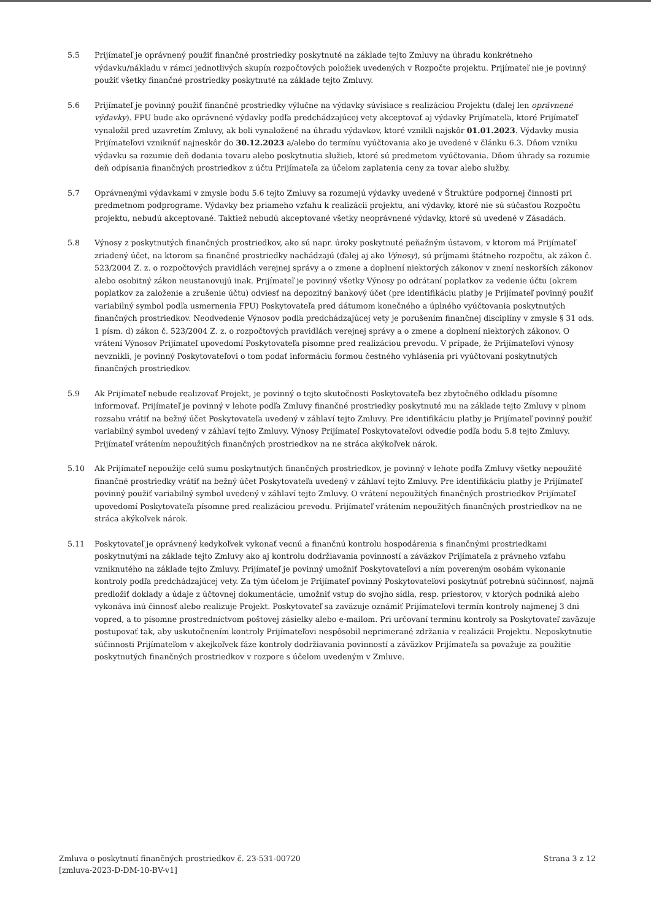5.5 Prijímateľ je oprávnený použiť finančné prostriedky poskytnuté na základe tejto Zmluvy na úhradu konkrétneho výdavku/nákladu v rámci jednotlivých skupín rozpočtových položiek uvedených v Rozpočte projektu. Prijímateľ nie je povinný použiť všetky finančné prostriedky poskytnuté na základe tejto Zmluvy.
5.6 Prijímateľ je povinný použiť finančné prostriedky výlučne na výdavky súvisiace s realizáciou Projektu (ďalej len oprávnené výdavky). FPU bude ako oprávnené výdavky podľa predchádzajúcej vety akceptovať aj výdavky Prijímateľa, ktoré Prijímateľ vynaložil pred uzavretím Zmluvy, ak boli vynaložené na úhradu výdavkov, ktoré vznikli najskôr 01.01.2023. Výdavky musia Prijímateľovi vzniknúť najneskôr do 30.12.2023 a/alebo do termínu vyúčtovania ako je uvedené v článku 6.3. Dňom vzniku výdavku sa rozumie deň dodania tovaru alebo poskytnutia služieb, ktoré sú predmetom vyúčtovania. Dňom úhrady sa rozumie deň odpísania finančných prostriedkov z účtu Prijímateľa za účelom zaplatenia ceny za tovar alebo služby.
5.7 Oprávnenými výdavkami v zmysle bodu 5.6 tejto Zmluvy sa rozumejú výdavky uvedené v Štruktúre podpornej činnosti pri predmetnom podprograme. Výdavky bez priameho vzťahu k realizácii projektu, ani výdavky, ktoré nie sú súčasťou Rozpočtu projektu, nebudú akceptované. Taktiež nebudú akceptované všetky neoprávnené výdavky, ktoré sú uvedené v Zásadách.
5.8 Výnosy z poskytnutých finančných prostriedkov, ako sú napr. úroky poskytnuté peňažným ústavom, v ktorom má Prijímateľ zriadený účet, na ktorom sa finančné prostriedky nachádzajú (ďalej aj ako Výnosy), sú príjmami štátneho rozpočtu, ak zákon č. 523/2004 Z. z. o rozpočtových pravidlách verejnej správy a o zmene a doplnení niektorých zákonov v znení neskorších zákonov alebo osobitný zákon neustanovujú inak. Prijímateľ je povinný všetky Výnosy po odrátaní poplatkov za vedenie účtu (okrem poplatkov za založenie a zrušenie účtu) odviesť na depozitný bankový účet (pre identifikáciu platby je Prijímateľ povinný použiť variabilný symbol podľa usmernenia FPU) Poskytovateľa pred dátumom konečného a úplného vyúčtovania poskytnutých finančných prostriedkov. Neodvedenie Výnosov podľa predchádzajúcej vety je porušením finančnej disciplíny v zmysle § 31 ods. 1 písm. d) zákon č. 523/2004 Z. z. o rozpočtových pravidlách verejnej správy a o zmene a doplnení niektorých zákonov. O vrátení Výnosov Prijímateľ upovedomí Poskytovateľa písomne pred realizáciou prevodu. V prípade, že Prijímateľovi výnosy nevznikli, je povinný Poskytovateľovi o tom podať informáciu formou čestného vyhlásenia pri vyúčtovaní poskytnutých finančných prostriedkov.
5.9 Ak Prijímateľ nebude realizovať Projekt, je povinný o tejto skutočnosti Poskytovateľa bez zbytočného odkladu písomne informovať. Prijímateľ je povinný v lehote podľa Zmluvy finančné prostriedky poskytnuté mu na základe tejto Zmluvy v plnom rozsahu vrátiť na bežný účet Poskytovateľa uvedený v záhlaví tejto Zmluvy. Pre identifikáciu platby je Prijímateľ povinný použiť variabilný symbol uvedený v záhlaví tejto Zmluvy. Výnosy Prijímateľ Poskytovateľovi odvedie podľa bodu 5.8 tejto Zmluvy. Prijímateľ vrátením nepoužitých finančných prostriedkov na ne stráca akýkoľvek nárok.
5.10 Ak Prijímateľ nepoužije celú sumu poskytnutých finančných prostriedkov, je povinný v lehote podľa Zmluvy všetky nepoužité finančné prostriedky vrátiť na bežný účet Poskytovateľa uvedený v záhlaví tejto Zmluvy. Pre identifikáciu platby je Prijímateľ povinný použiť variabilný symbol uvedený v záhlaví tejto Zmluvy. O vrátení nepoužitých finančných prostriedkov Prijímateľ upovedomí Poskytovateľa písomne pred realizáciou prevodu. Prijímateľ vrátením nepoužitých finančných prostriedkov na ne stráca akýkoľvek nárok.
5.11 Poskytovateľ je oprávnený kedykoľvek vykonať vecnú a finančnú kontrolu hospodárenia s finančnými prostriedkami poskytnutými na základe tejto Zmluvy ako aj kontrolu dodržiavania povinností a záväzkov Prijímateľa z právneho vzťahu vzniknutého na základe tejto Zmluvy. Prijímateľ je povinný umožniť Poskytovateľovi a ním povereným osobám vykonanie kontroly podľa predchádzajúcej vety. Za tým účelom je Prijímateľ povinný Poskytovateľovi poskytnúť potrebnú súčinnosť, najmä predložiť doklady a údaje z účtovnej dokumentácie, umožniť vstup do svojho sídla, resp. priestorov, v ktorých podniká alebo vykonáva inú činnosť alebo realizuje Projekt. Poskytovateľ sa zaväzuje oznámiť Prijímateľovi termín kontroly najmenej 3 dni vopred, a to písomne prostredníctvom poštovej zásielky alebo e-mailom. Pri určovaní termínu kontroly sa Poskytovateľ zaväzuje postupovať tak, aby uskutočnením kontroly Prijímateľovi nespôsobil neprimerané zdržania v realizácii Projektu. Neposkytnutie súčinnosti Prijímateľom v akejkoľvek fáze kontroly dodržiavania povinností a záväzkov Prijímateľa sa považuje za použitie poskytnutých finančných prostriedkov v rozpore s účelom uvedeným v Zmluve.
Zmluva o poskytnutí finančných prostriedkov č. 23-531-00720
[zmluva-2023-D-DM-10-BV-v1]
Strana 3 z 12